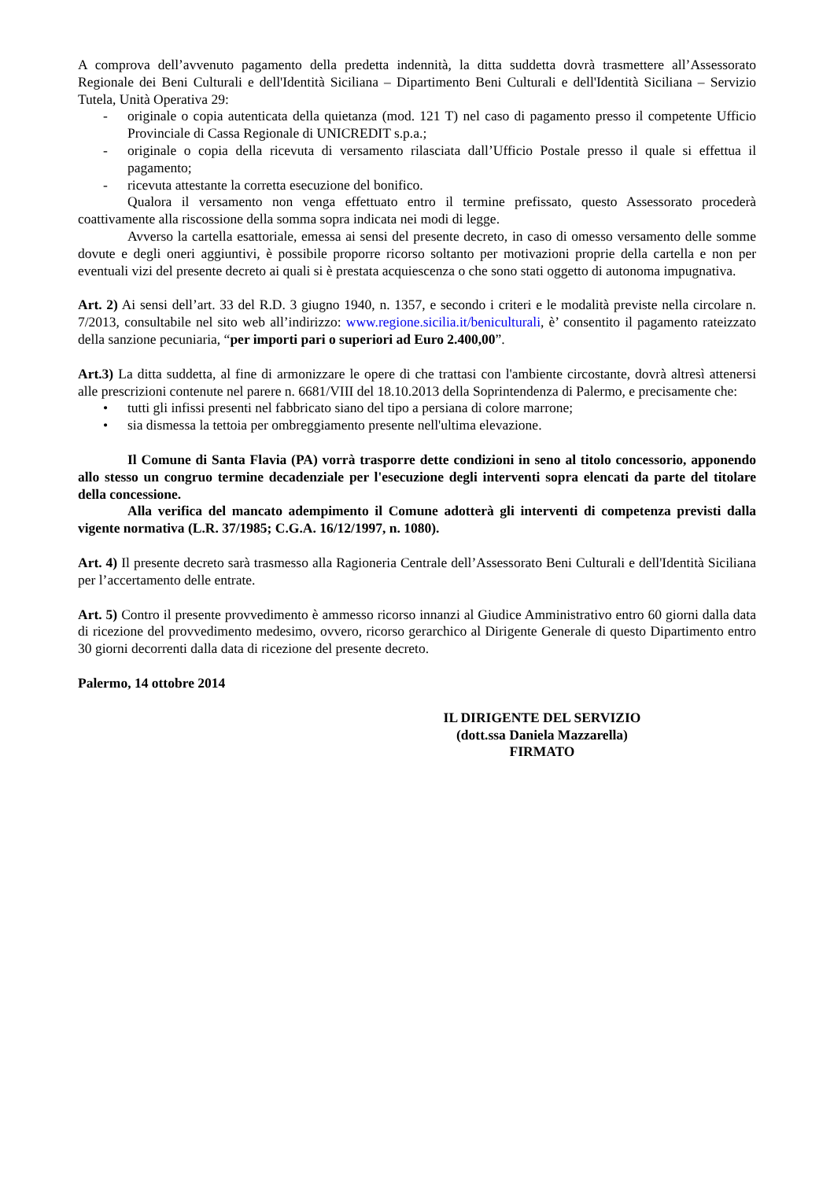A comprova dell’avvenuto pagamento della predetta indennità, la ditta suddetta dovrà trasmettere all’Assessorato Regionale dei Beni Culturali e dell'Identità Siciliana – Dipartimento Beni Culturali e dell'Identità Siciliana – Servizio Tutela, Unità Operativa 29:
- originale o copia autenticata della quietanza (mod. 121 T) nel caso di pagamento presso il competente Ufficio Provinciale di Cassa Regionale di UNICREDIT s.p.a.;
- originale o copia della ricevuta di versamento rilasciata dall’Ufficio Postale presso il quale si effettua il pagamento;
- ricevuta attestante la corretta esecuzione del bonifico.
Qualora il versamento non venga effettuato entro il termine prefissato, questo Assessorato procederà coattivamente alla riscossione della somma sopra indicata nei modi di legge.
Avverso la cartella esattoriale, emessa ai sensi del presente decreto, in caso di omesso versamento delle somme dovute e degli oneri aggiuntivi, è possibile proporre ricorso soltanto per motivazioni proprie della cartella e non per eventuali vizi del presente decreto ai quali si è prestata acquiescenza o che sono stati oggetto di autonoma impugnativa.
Art. 2) Ai sensi dell’art. 33 del R.D. 3 giugno 1940, n. 1357, e secondo i criteri e le modalità previste nella circolare n. 7/2013, consultabile nel sito web all’indirizzo: www.regione.sicilia.it/beniculturali, è’ consentito il pagamento rateizzato della sanzione pecuniaria, “per importi pari o superiori ad Euro 2.400,00”.
Art.3) La ditta suddetta, al fine di armonizzare le opere di che trattasi con l'ambiente circostante, dovrà altresì attenersi alle prescrizioni contenute nel parere n. 6681/VIII del 18.10.2013 della Soprintendenza di Palermo, e precisamente che:
• tutti gli infissi presenti nel fabbricato siano del tipo a persiana di colore marrone;
• sia dismessa la tettoia per ombreggiamento presente nell'ultima elevazione.
Il Comune di Santa Flavia (PA) vorrà trasporre dette condizioni in seno al titolo concessorio, apponendo allo stesso un congruo termine decadenziale per l'esecuzione degli interventi sopra elencati da parte del titolare della concessione.
Alla verifica del mancato adempimento il Comune adotterà gli interventi di competenza previsti dalla vigente normativa (L.R. 37/1985; C.G.A. 16/12/1997, n. 1080).
Art. 4) Il presente decreto sarà trasmesso alla Ragioneria Centrale dell’Assessorato Beni Culturali e dell'Identità Siciliana per l’accertamento delle entrate.
Art. 5) Contro il presente provvedimento è ammesso ricorso innanzi al Giudice Amministrativo entro 60 giorni dalla data di ricezione del provvedimento medesimo, ovvero, ricorso gerarchico al Dirigente Generale di questo Dipartimento entro 30 giorni decorrenti dalla data di ricezione del presente decreto.
Palermo, 14 ottobre 2014
IL DIRIGENTE DEL SERVIZIO
(dott.ssa Daniela Mazzarella)
FIRMATO